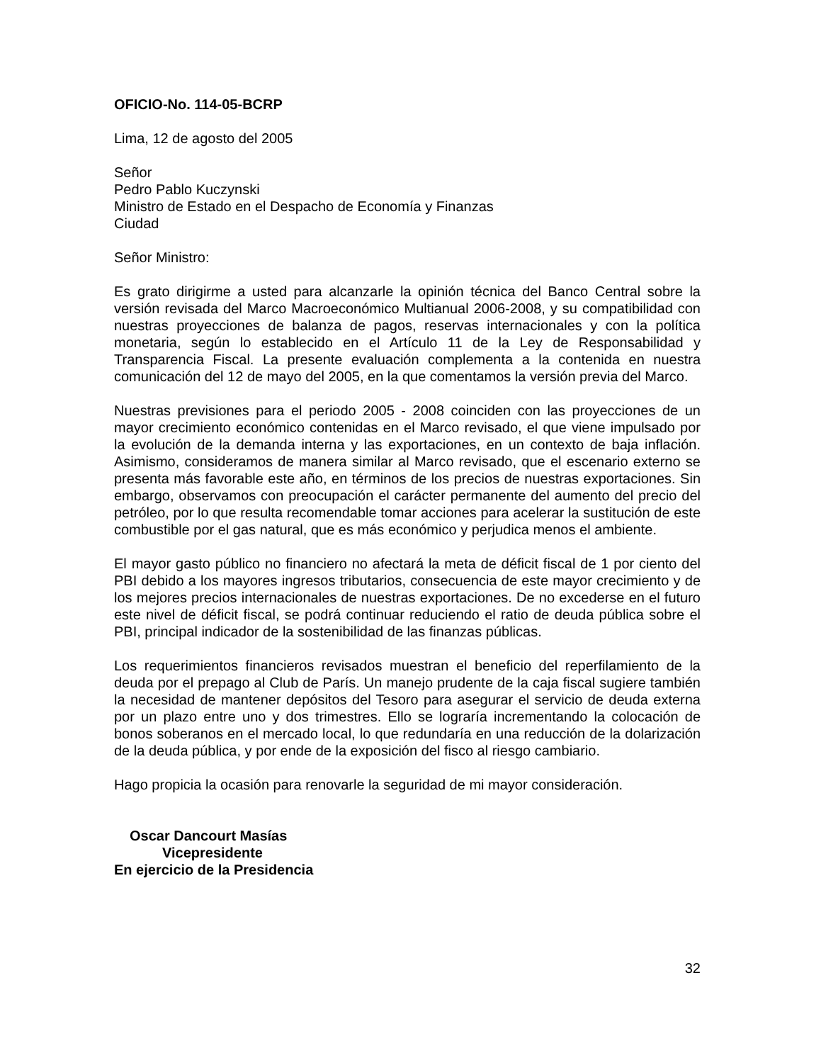OFICIO-No. 114-05-BCRP
Lima, 12 de agosto del 2005
Señor
Pedro Pablo Kuczynski
Ministro de Estado en el Despacho de Economía y Finanzas
Ciudad
Señor Ministro:
Es grato dirigirme a usted para alcanzarle la opinión técnica del Banco Central sobre la versión revisada del Marco Macroeconómico Multianual 2006-2008, y su compatibilidad con nuestras proyecciones de balanza de pagos, reservas internacionales y con la política monetaria, según lo establecido en el Artículo 11 de la Ley de Responsabilidad y Transparencia Fiscal. La presente evaluación complementa a la contenida en nuestra comunicación del 12 de mayo del 2005, en la que comentamos la versión previa del Marco.
Nuestras previsiones para el periodo 2005 - 2008 coinciden con las proyecciones de un mayor crecimiento económico contenidas en el Marco revisado, el que viene impulsado por la evolución de la demanda interna y las exportaciones, en un contexto de baja inflación. Asimismo, consideramos de manera similar al Marco revisado, que el escenario externo se presenta más favorable este año, en términos de los precios de nuestras exportaciones. Sin embargo, observamos con preocupación el carácter permanente del aumento del precio del petróleo, por lo que resulta recomendable tomar acciones para acelerar la sustitución de este combustible por el gas natural, que es más económico y perjudica menos el ambiente.
El mayor gasto público no financiero no afectará la meta de déficit fiscal de 1 por ciento del PBI debido a los mayores ingresos tributarios, consecuencia de este mayor crecimiento y de los mejores precios internacionales de nuestras exportaciones. De no excederse en el futuro este nivel de déficit fiscal, se podrá continuar reduciendo el ratio de deuda pública sobre el PBI, principal indicador de la sostenibilidad de las finanzas públicas.
Los requerimientos financieros revisados muestran el beneficio del reperfilamiento de la deuda por el prepago al Club de París. Un manejo prudente de la caja fiscal sugiere también la necesidad de mantener depósitos del Tesoro para asegurar el servicio de deuda externa por un plazo entre uno y dos trimestres. Ello se lograría incrementando la colocación de bonos soberanos en el mercado local, lo que redundaría en una reducción de la dolarización de la deuda pública, y por ende de la exposición del fisco al riesgo cambiario.
Hago propicia la ocasión para renovarle la seguridad de mi mayor consideración.
Oscar Dancourt Masías
Vicepresidente
En ejercicio de la Presidencia
32